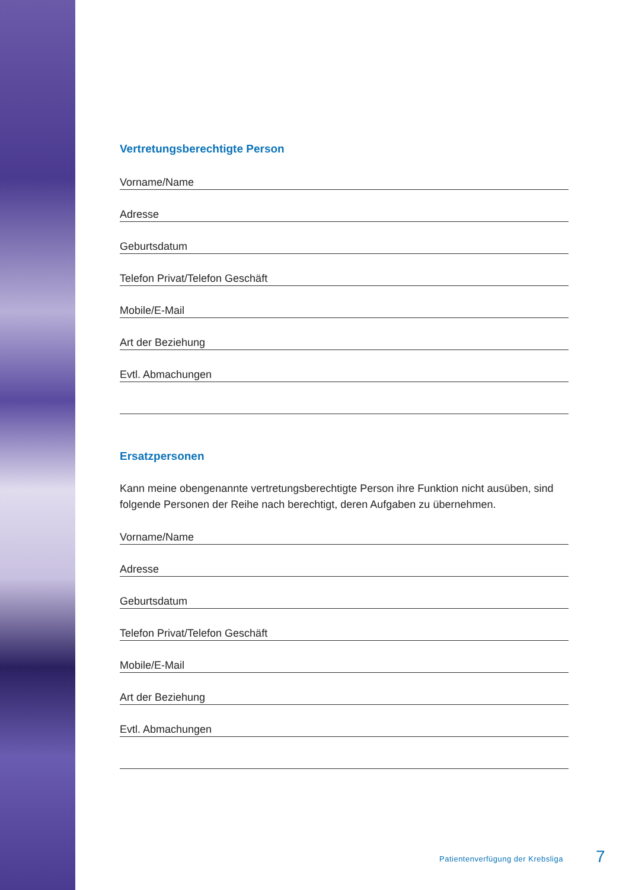Vertretungsberechtigte Person
Vorname/Name
Adresse
Geburtsdatum
Telefon Privat/Telefon Geschäft
Mobile/E-Mail
Art der Beziehung
Evtl. Abmachungen
Ersatzpersonen
Kann meine obengenannte vertretungsberechtigte Person ihre Funktion nicht ausüben, sind folgende Personen der Reihe nach berechtigt, deren Aufgaben zu übernehmen.
Vorname/Name
Adresse
Geburtsdatum
Telefon Privat/Telefon Geschäft
Mobile/E-Mail
Art der Beziehung
Evtl. Abmachungen
Patientenverfügung der Krebsliga
7